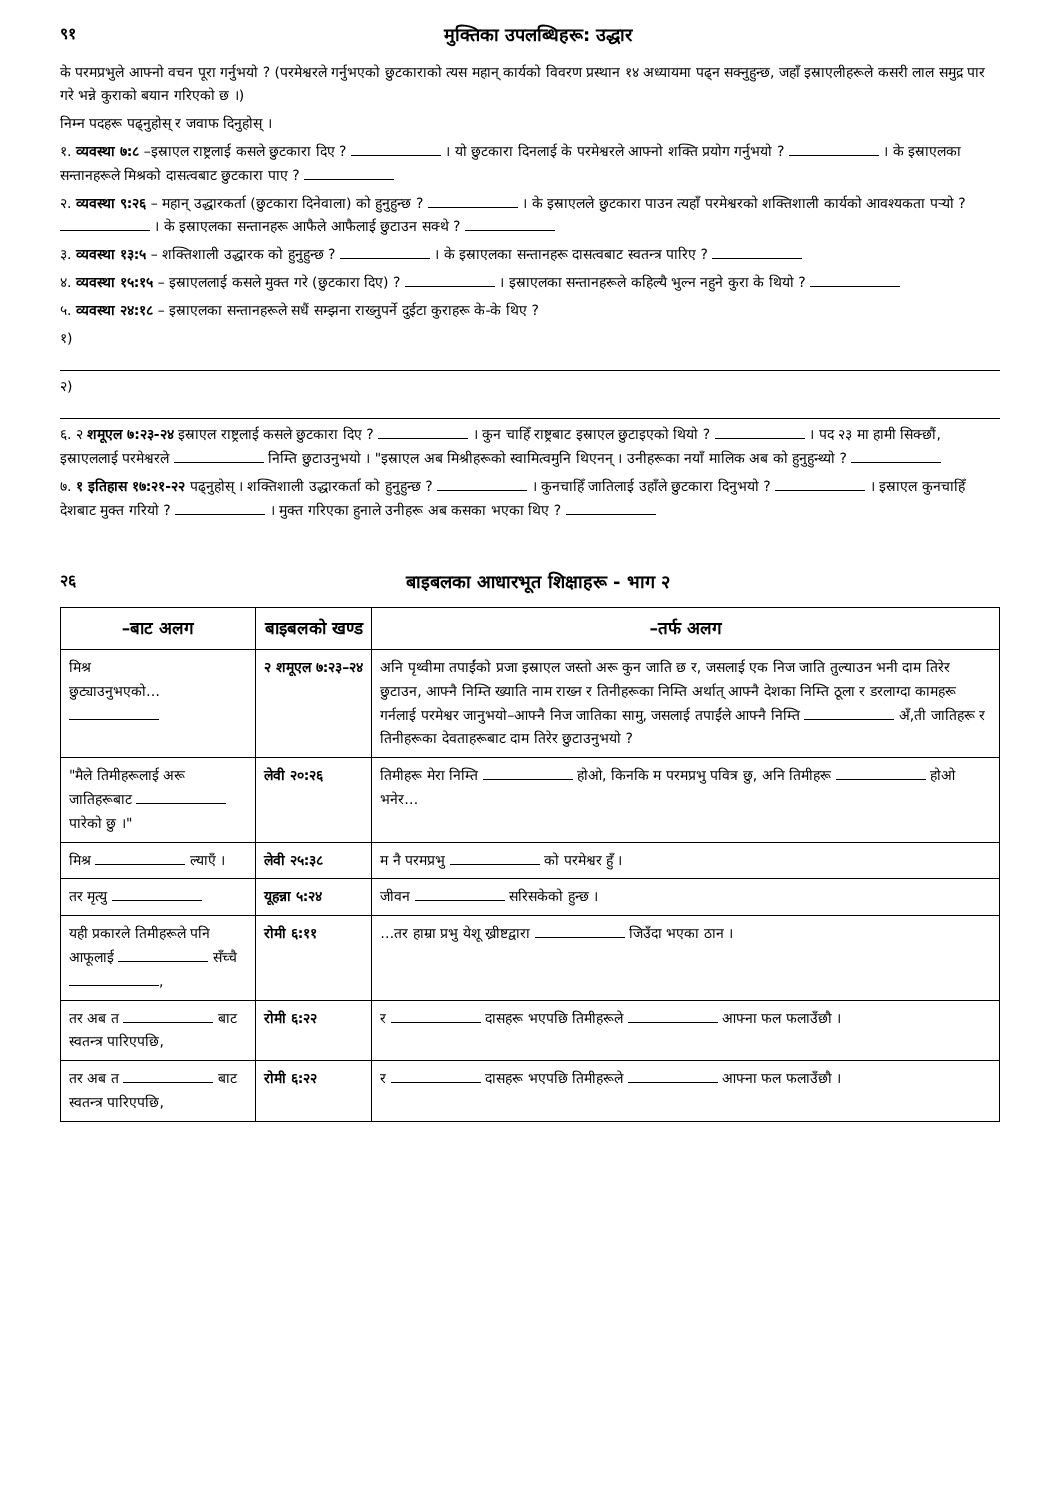९१ मुक्तिका उपलब्धिहरू: उद्धार
के परमप्रभुले आफ्नो वचन पूरा गर्नुभयो ? (परमेश्वरले गर्नुभएको छुटकाराको त्यस महान् कार्यको विवरण प्रस्थान १४ अध्यायमा पढ्‍न सक्नुहुन्छ, जहाँ इस्राएलीहरूले कसरी लाल समुद्र पार गरे भन्ने कुराको बयान गरिएको छ ।)
निम्न पदहरू पढ्नुहोस् र जवाफ दिनुहोस् ।
१. व्यवस्था ७:८ –इस्राएल राष्ट्रलाई कसले छुटकारा दिए ? । यो छुटकारा दिनलाई के परमेश्वरले आफ्नो शक्ति प्रयोग गर्नुभयो ? । के इस्राएलका सन्तानहरूले मिश्रको दासत्वबाट छुटकारा पाए ?
२. व्यवस्था ९:२६ – महान् उद्धारकर्ता (छुटकारा दिनेवाला) को हुनुहुन्छ ? । के इस्राएलले छुटकारा पाउन त्यहाँ परमेश्वरको शक्तिशाली कार्यको आवश्यकता पर्‍यो ? । के इस्राएलका सन्तानहरू आफैले आफैलाई छुटाउन सक्थे ?
३. व्यवस्था १३:५ – शक्तिशाली उद्धारक को हुनुहुन्छ ? । के इस्राएलका सन्तानहरू दासत्वबाट स्वतन्त्र पारिए ?
४. व्यवस्था १५:१५ – इस्राएललाई कसले मुक्त गरे (छुटकारा दिए) ? । इस्राएलका सन्तानहरूले कहिल्यै भुल्न नहुने कुरा के थियो ?
५. व्यवस्था २४:१८ – इस्राएलका सन्तानहरूले सधैं सम्झना राख्नुपर्ने दुईटा कुराहरू के-के थिए ?
१)
२)
६. २ शमूएल ७:२३-२४ इस्राएल राष्ट्रलाई कसले छुटकारा दिए ? । कुन चाहिँ राष्ट्रबाट इस्राएल छुटाइएको थियो ? । पद २३ मा हामी सिक्छौं, इस्राएललाई परमेश्वरले निम्ति छुटाउनुभयो । "इस्राएल अब मिश्रीहरूको स्वामित्वमुनि थिएनन् । उनीहरूका नयाँ मालिक अब को हुनुहुन्थ्यो ?
७. १ इतिहास १७:२१-२२ पढ्नुहोस् । शक्तिशाली उद्धारकर्ता को हुनुहुन्छ ? । कुनचाहिँ जातिलाई उहाँले छुटकारा दिनुभयो ? । इस्राएल कुनचाहिँ देशबाट मुक्त गरियो ? । मुक्त गरिएका हुनाले उनीहरू अब कसका भएका थिए ?
२६ बाइबलका आधारभूत शिक्षाहरू - भाग २
| –बाट अलग | बाइबलको खण्ड | –तर्फ अलग |
| --- | --- | --- |
| मिश्र छुट्याउनुभएको… | २ शमूएल ७:२३–२४ | अनि पृथ्वीमा तपाईंको प्रजा इस्राएल जस्तो अरू कुन जाति छ र, जसलाई एक निज जाति तुल्याउन भनी दाम तिरेर छुटाउन, आफ्नै निम्ति ख्याति नाम राख्‍न र तिनीहरूका निम्ति अर्थात् आफ्नै देशका निम्ति ठूला र डरलाग्दा कामहरू गर्नलाई परमेश्वर जानुभयो–आफ्नै निज जातिका सामु, जसलाई तपाईंले आफ्नै निम्ति अँ,ती जातिहरू र तिनीहरूका देवताहरूबाट दाम तिरेर छुटाउनुभयो ? |
| "मैले तिमीहरूलाई अरू जातिहरूबाट पारेको छु ।" | लेवी २०:२६ | तिमीहरू मेरा निम्ति होओ, किनकि म परमप्रभु पवित्र छु, अनि तिमीहरू होओ भनेर… |
| मिश्र ल्याएँ । | लेवी २५:३८ | म नै परमप्रभु को परमेश्वर हुँ । |
| तर मृत्यु | यूहन्ना ५:२४ | जीवन सरिसकेको हुन्छ । |
| यही प्रकारले तिमीहरूले पनि आफूलाई सँच्चै , | रोमी ६:११ | …तर हाम्रा प्रभु येशू ख्रीष्टद्वारा जिउँदा भएका ठान । |
| तर अब त बाट स्वतन्त्र पारिएपछि, | रोमी ६:२२ | र दासहरू भएपछि तिमीहरूले आफ्ना फल फलाउँछौ । |
| तर अब त बाट स्वतन्त्र पारिएपछि, | रोमी ६:२२ | र दासहरू भएपछि तिमीहरूले आफ्ना फल फलाउँछौ । |